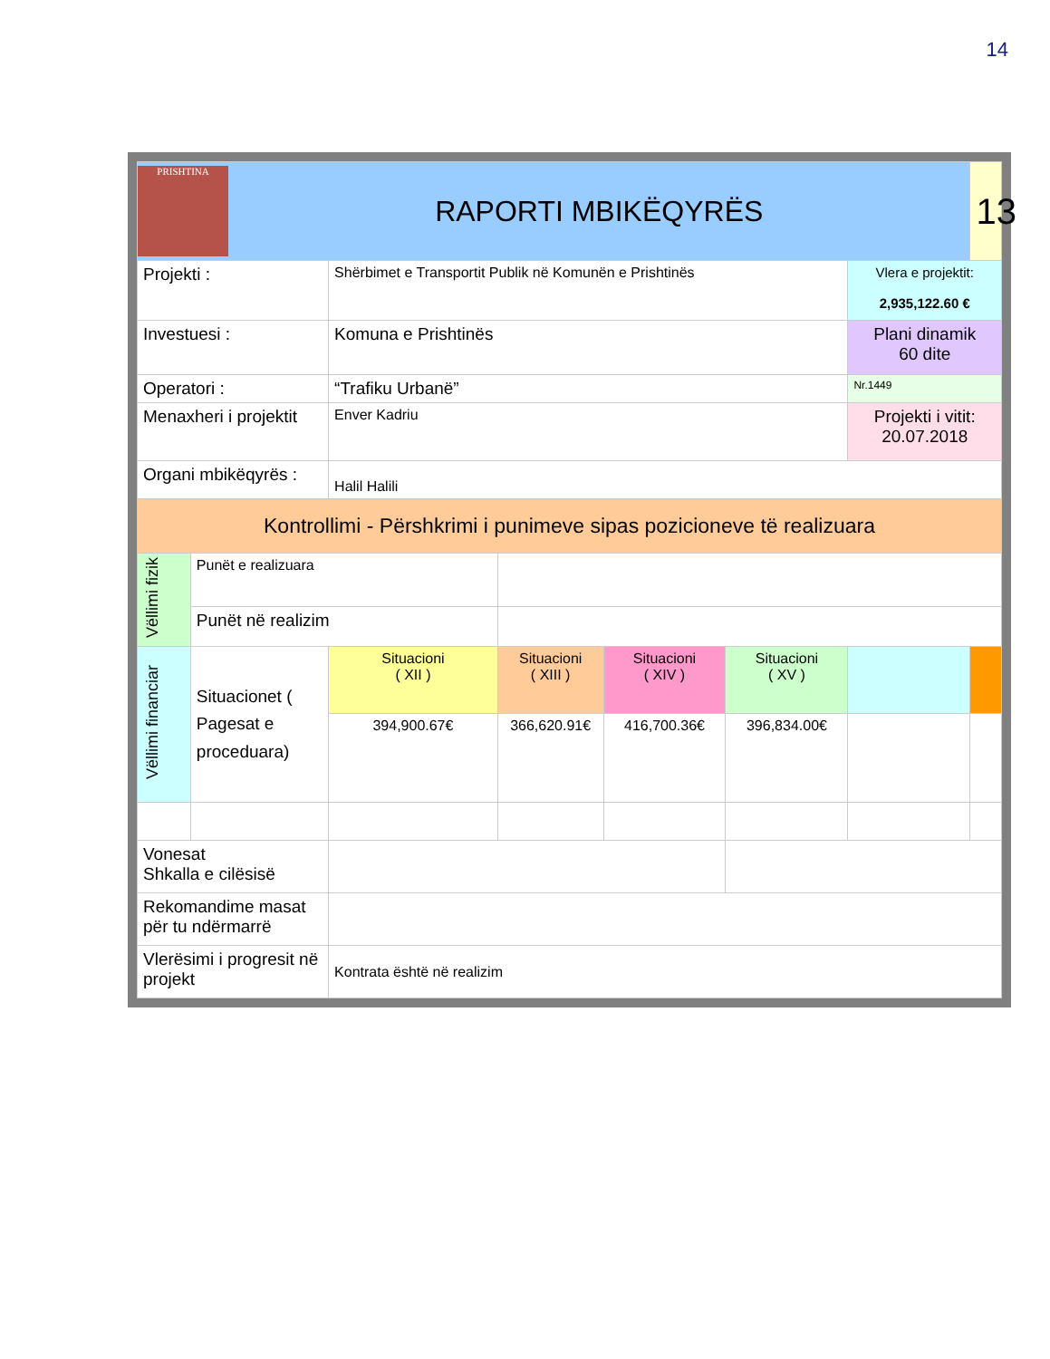14
| PRISHTINA RAPORTI MBIKËQYRËS | | | | | | | 13 |
| Projekti : | | Shërbimet e Transportit Publik në Komunën e Prishtinës | | | | Vlera e projektit: 2,935,122.60 € | |
| Investuesi : | | Komuna e Prishtinës | | | | Plani dinamik 60 dite | |
| Operatori : | | “Trafiku Urbanë” | | | | Nr.1449 | |
| Menaxheri i projektit | | Enver Kadriu | | | | Projekti i vitit: 20.07.2018 | |
| Organi mbikëqyrës : | | Halil Halili | | | | | |
| Kontrollimi - Përshkrimi i punimeve sipas pozicioneve të realizuara | | | | | | | |
| Vëllimi fizik | Punët e realizuara | | | | | | |
| | Punët në realizim | | | | | | |
| Vëllimi financiar | Situacionet ( Pagesat e proceduara) | Situacioni ( XII ) | Situacioni ( XIII ) | Situacioni ( XIV ) | Situacioni ( XV ) | | |
| | | 394,900.67€ | 366,620.91€ | 416,700.36€ | 396,834.00€ | | |
| Vonesat Shkalla e cilësisë | | | | | | | |
| Rekomandime masat për tu ndërmarrë | | | | | | | |
| Vlerësimi i progresit në projekt | | Kontrata është në realizim | | | | | |